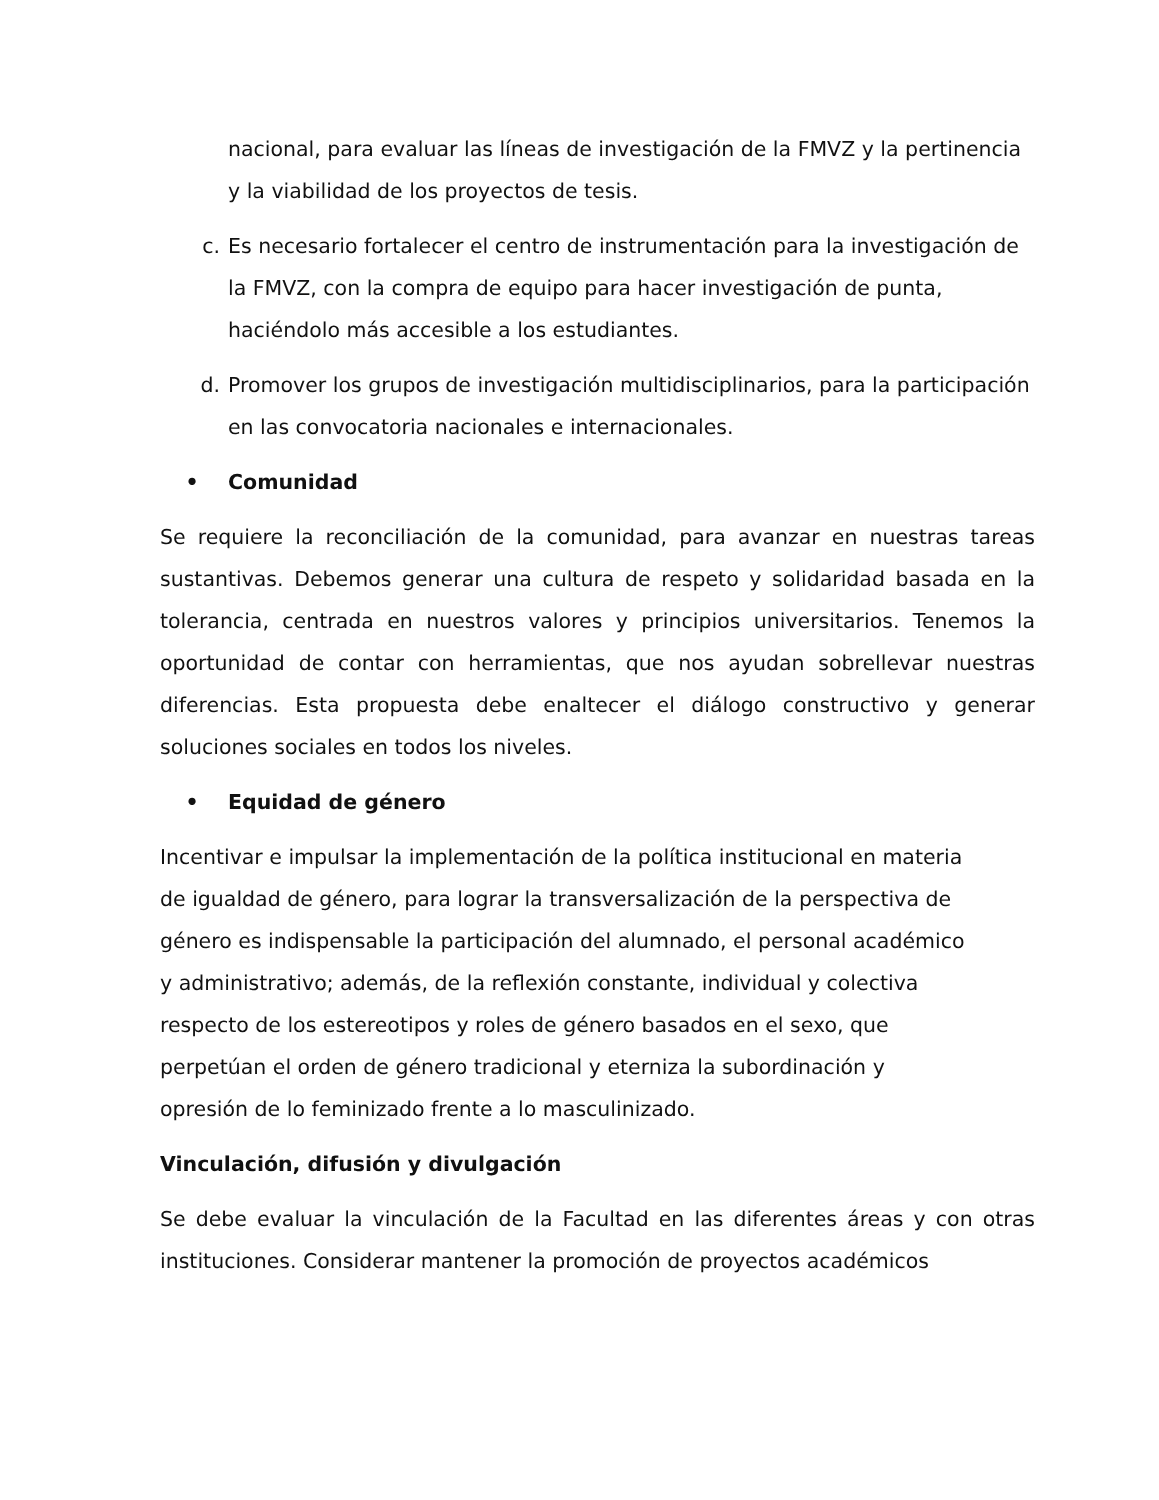nacional, para evaluar las líneas de investigación de la FMVZ y la pertinencia y la viabilidad de los proyectos de tesis.
c. Es necesario fortalecer el centro de instrumentación para la investigación de la FMVZ, con la compra de equipo para hacer investigación de punta, haciéndolo más accesible a los estudiantes.
d. Promover los grupos de investigación multidisciplinarios, para la participación en las convocatoria nacionales e internacionales.
• Comunidad
Se requiere la reconciliación de la comunidad, para avanzar en nuestras tareas sustantivas. Debemos generar una cultura de respeto y solidaridad basada en la tolerancia, centrada en nuestros valores y principios universitarios. Tenemos la oportunidad de contar con herramientas, que nos ayudan sobrellevar nuestras diferencias. Esta propuesta debe enaltecer el diálogo constructivo y generar soluciones sociales en todos los niveles.
• Equidad de género
Incentivar e impulsar la implementación de la política institucional en materia de igualdad de género, para lograr la transversalización de la perspectiva de género es indispensable la participación del alumnado, el personal académico y administrativo; además, de la reflexión constante, individual y colectiva respecto de los estereotipos y roles de género basados en el sexo, que perpetúan el orden de género tradicional y eterniza la subordinación y opresión de lo feminizado frente a lo masculinizado.
Vinculación, difusión y divulgación
Se debe evaluar la vinculación de la Facultad en las diferentes áreas y con otras instituciones. Considerar mantener la promoción de proyectos académicos